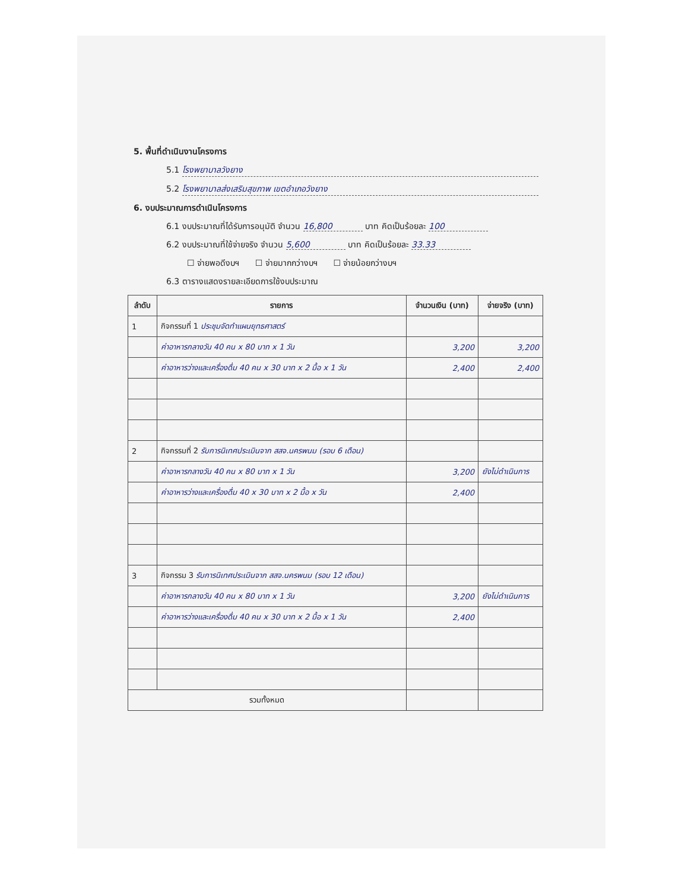5. พื้นที่ดำเนินงานโครงการ
5.1 โรงพยาบาลวังยาง
5.2 โรงพยาบาลส่งเสริมสุขภาพ เขตอำเภอวังยาง
6. งบประมาณการดำเนินโครงการ
6.1 งบประมาณที่ได้รับการอนุมัติ จำนวน 16,800 บาท คิดเป็นร้อยละ 100
6.2 งบประมาณที่ใช้จ่ายจริง จำนวน 5,600 บาท คิดเป็นร้อยละ 33.33
☐ จ่ายพอดีงบฯ ☐ จ่ายมากกว่างบฯ ☐ จ่ายน้อยกว่างบฯ
6.3 ตารางแสดงรายละเอียดการใช้งบประมาณ
| ลำดับ | รายการ | จำนวนเงิน (บาท) | จ่ายจริง (บาท) |
| --- | --- | --- | --- |
| 1 | กิจกรรมที่ 1 ประชุมจัดทำแผนยุทธศาสตร์ | | |
| | ค่าอาหารกลางวัน 40 คน x 80 บาท x 1 วัน | 3,200 | 3,200 |
| | ค่าอาหารว่างและเครื่องดื่ม 40 คน x 30 บาท x 2 มื้อ x 1 วัน | 2,400 | 2,400 |
| 2 | กิจกรรมที่ 2 รับการนิเทศประเมินจาก สสจ.นครพนม (รอบ 6 เดือน) | | |
| | ค่าอาหารกลางวัน 40 คน x 80 บาท x 1 วัน | 3,200 | ยังไม่ดำเนินการ |
| | ค่าอาหารว่างและเครื่องดื่ม 40 x 30 บาท x 2 มื้อ x วัน | 2,400 | |
| 3 | กิจกรรม 3 รับการนิเทศประเมินจาก สสจ.นครพนม (รอบ 12 เดือน) | | |
| | ค่าอาหารกลางวัน 40 คน x 80 บาท x 1 วัน | 3,200 | ยังไม่ดำเนินการ |
| | ค่าอาหารว่างและเครื่องดื่ม 40 คน x 30 บาท x 2 มื้อ x 1 วัน | 2,400 | |
| รวมทั้งหมด | | | |